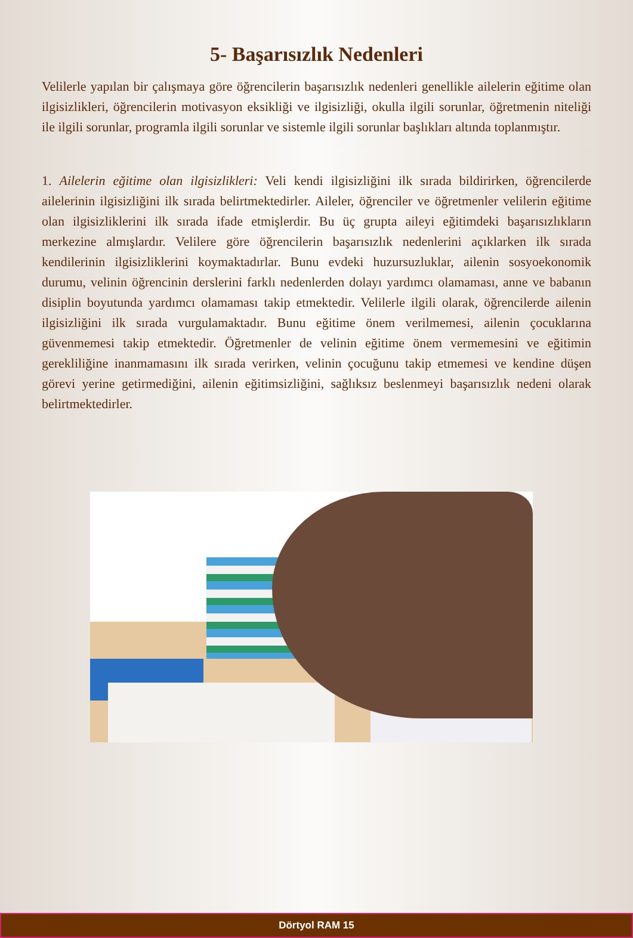5- Başarısızlık Nedenleri
Velilerle yapılan bir çalışmaya göre öğrencilerin başarısızlık nedenleri genellikle ailelerin eğitime olan ilgisizlikleri, öğrencilerin motivasyon eksikliği ve ilgisizliği, okulla ilgili sorunlar, öğretmenin niteliği ile ilgili sorunlar, programla ilgili sorunlar ve sistemle ilgili sorunlar başlıkları altında toplanmıştır.
1. Ailelerin eğitime olan ilgisizlikleri: Veli kendi ilgisizliğini ilk sırada bildirirken, öğrencilerde ailelerinin ilgisizliğini ilk sırada belirtmektedirler. Aileler, öğrenciler ve öğretmenler velilerin eğitime olan ilgisizliklerini ilk sırada ifade etmişlerdir. Bu üç grupta aileyi eğitimdeki başarısızlıkların merkezine almışlardır. Velilere göre öğrencilerin başarısızlık nedenlerini açıklarken ilk sırada kendilerinin ilgisizliklerini koymaktadırlar. Bunu evdeki huzursuzluklar, ailenin sosyoekonomik durumu, velinin öğrencinin derslerini farklı nedenlerden dolayı yardımcı olamaması, anne ve babanın disiplin boyutunda yardımcı olamaması takip etmektedir. Velilerle ilgili olarak, öğrencilerde ailenin ilgisizliğini ilk sırada vurgulamaktadır. Bunu eğitime önem verilmemesi, ailenin çocuklarına güvenmemesi takip etmektedir. Öğretmenler de velinin eğitime önem vermemesini ve eğitimin gerekliliğine inanmamasını ilk sırada verirken, velinin çocuğunu takip etmemesi ve kendine düşen görevi yerine getirmediğini, ailenin eğitimsizliğini, sağlıksız beslenmeyi başarısızlık nedeni olarak belirtmektedirler.
Dörtyol RAM 15